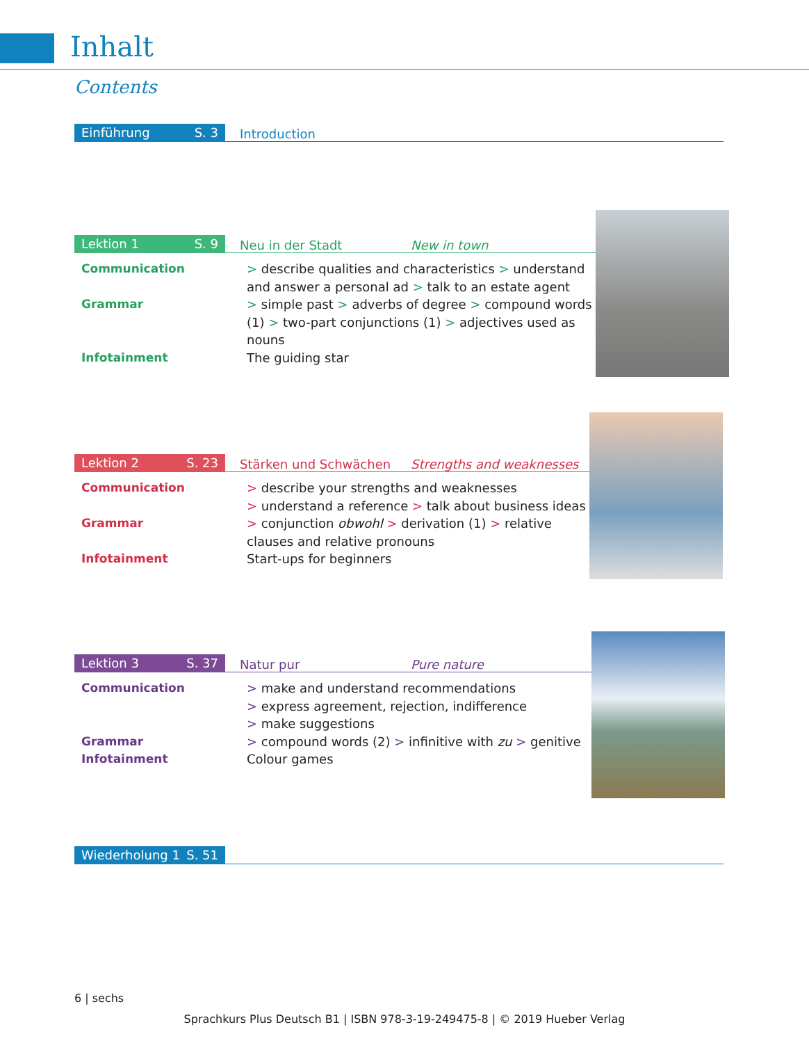Inhalt
Contents
Einführung S. 3
Introduction
Lektion 1 S. 9
Neu in der Stadt
New in town
Communication > describe qualities and characteristics > understand and answer a personal ad > talk to an estate agent
Grammar > simple past > adverbs of degree > compound words (1) > two-part conjunctions (1) > adjectives used as nouns
Infotainment The guiding star
Lektion 2 S. 23
Stärken und Schwächen
Strengths and weaknesses
Communication > describe your strengths and weaknesses
> understand a reference > talk about business ideas
Grammar > conjunction obwohl > derivation (1) > relative clauses and relative pronouns
Infotainment Start-ups for beginners
Lektion 3 S. 37
Natur pur
Pure nature
Communication > make and understand recommendations
> express agreement, rejection, indifference
> make suggestions
Grammar > compound words (2) > infinitive with zu > genitive
Infotainment Colour games
Wiederholung 1 S. 51
6 | sechs
Sprachkurs Plus Deutsch B1 | ISBN 978-3-19-249475-8 | © 2019 Hueber Verlag